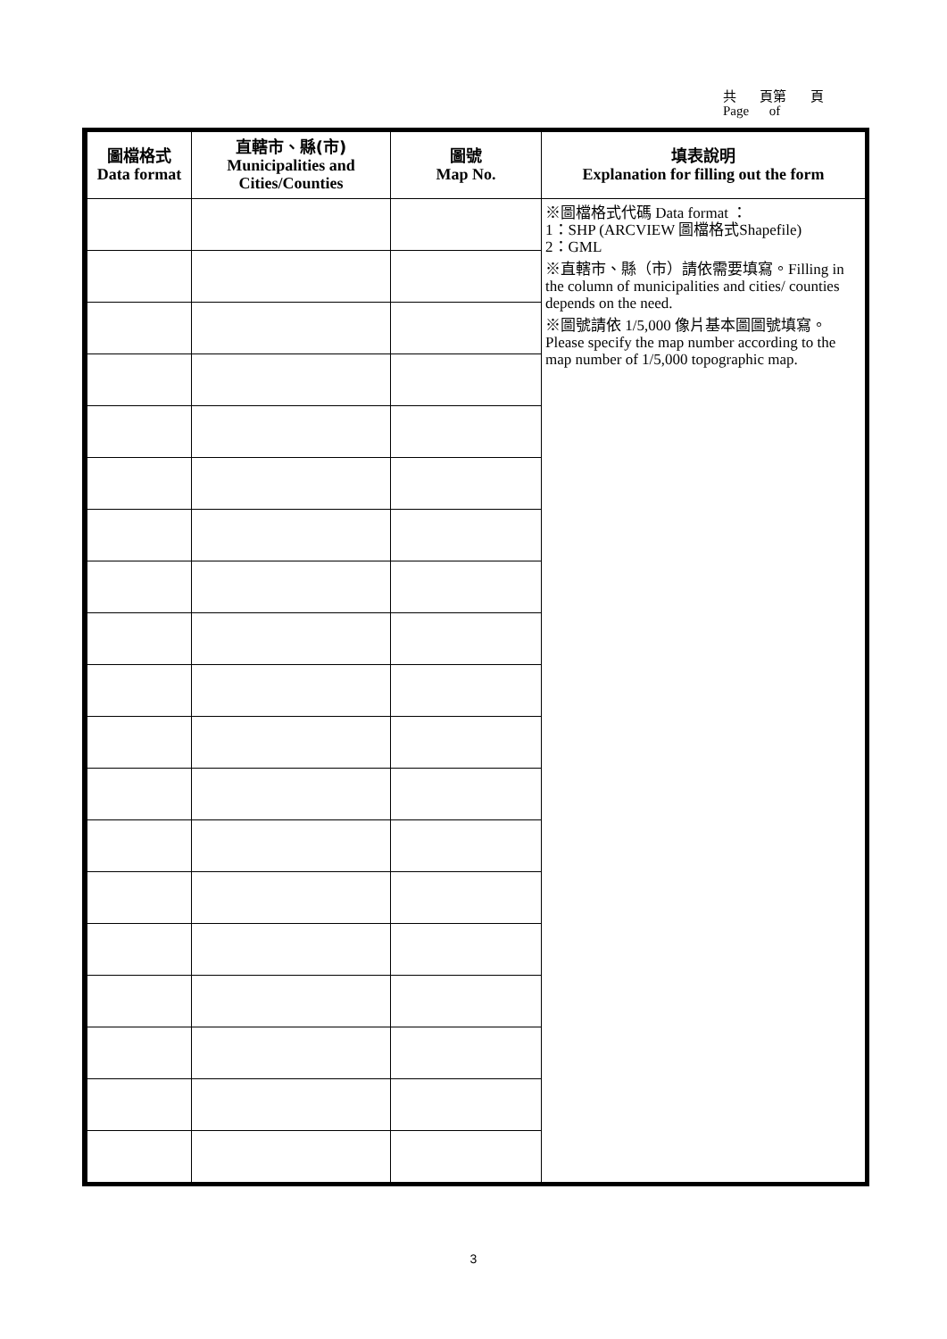共 頁第 頁
Page of
| 圖檔格式 Data format | 直轄市、縣(市) Municipalities and Cities/Counties | 圖號 Map No. | 填表說明 Explanation for filling out the form |
| --- | --- | --- | --- |
| | | | ※圖檔格式代碼 Data format ： 1：SHP (ARCVIEW 圖檔格式Shapefile) 2：GML ※直轄市、縣（市）請依需要填寫。Filling in the column of municipalities and cities/ counties depends on the need. ※圖號請依 1/5,000 像片基本圖圖號填寫。 Please specify the map number according to the map number of 1/5,000 topographic map. |
3